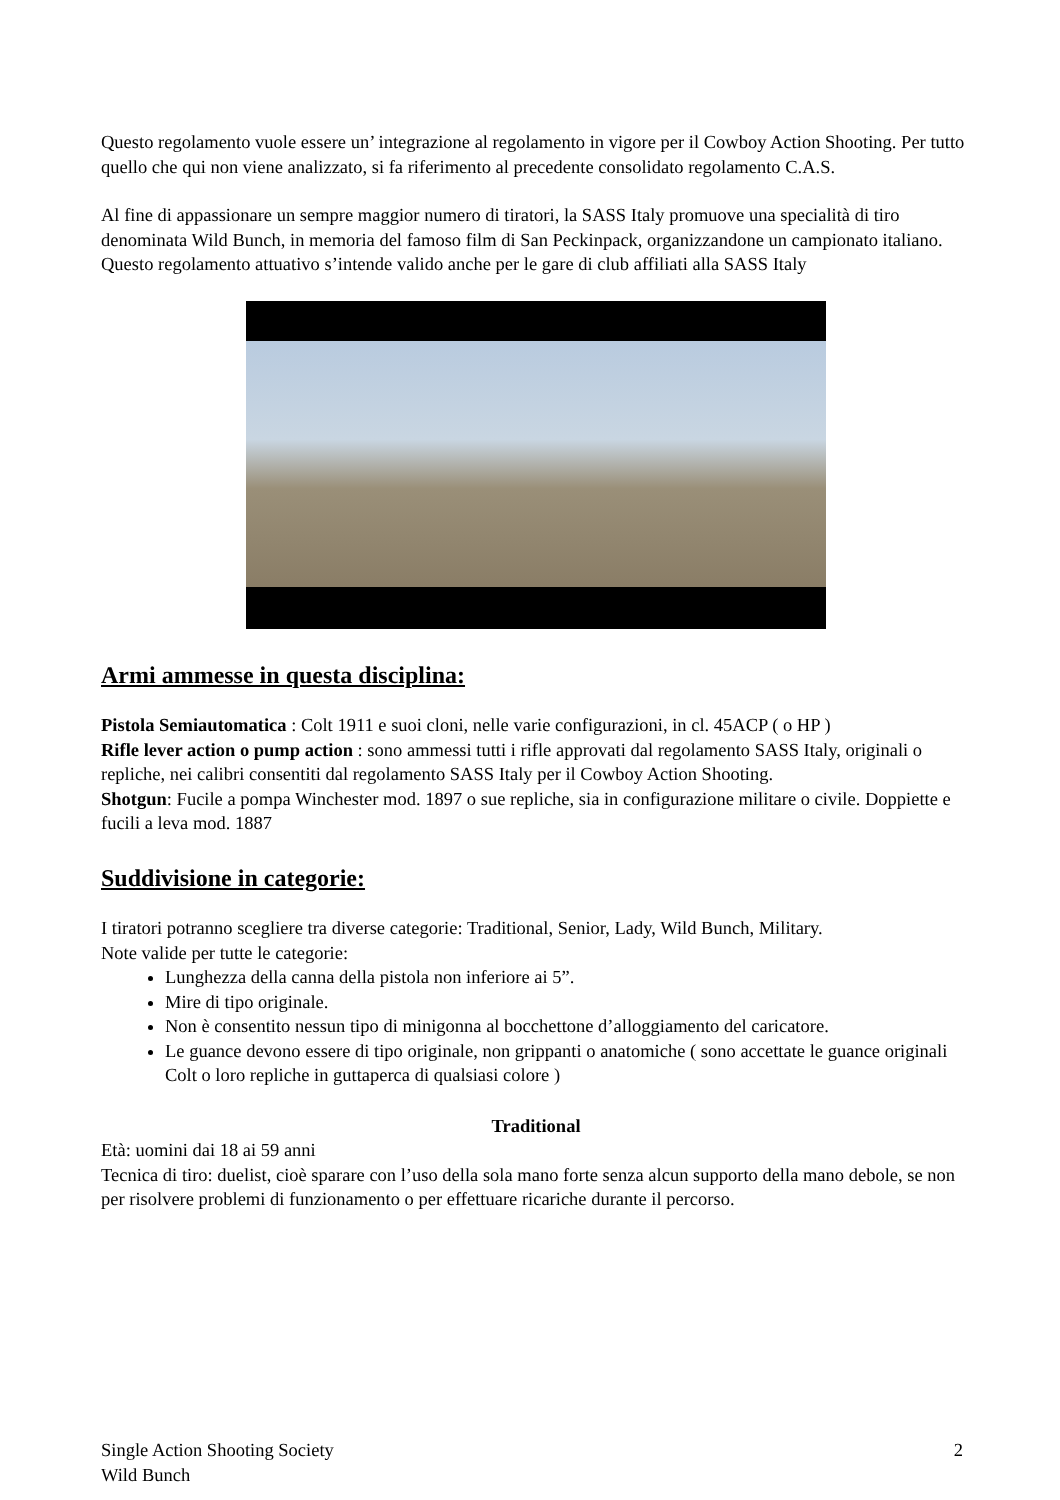Questo regolamento vuole essere un’ integrazione al regolamento in vigore per il Cowboy Action Shooting. Per tutto quello che qui non viene analizzato, si fa riferimento al precedente consolidato regolamento C.A.S.
Al fine di appassionare un sempre maggior numero di tiratori, la SASS Italy promuove una specialità di tiro denominata Wild Bunch, in memoria del famoso film di San Peckinpack, organizzandone un campionato italiano. Questo regolamento attuativo s’intende valido anche per le gare di club affiliati alla SASS Italy
Armi ammesse in questa disciplina:
Pistola Semiautomatica : Colt 1911 e suoi cloni, nelle varie configurazioni, in cl. 45ACP ( o HP )
Rifle lever action o pump action : sono ammessi tutti i rifle approvati dal regolamento SASS Italy, originali o repliche, nei calibri consentiti dal regolamento SASS Italy per il Cowboy Action Shooting.
Shotgun: Fucile a pompa Winchester mod. 1897 o sue repliche, sia in configurazione militare o civile. Doppiette e fucili a leva mod. 1887
Suddivisione in categorie:
I tiratori potranno scegliere tra diverse categorie: Traditional, Senior, Lady, Wild Bunch, Military.
Note valide per tutte le categorie:
Lunghezza della canna della pistola non inferiore ai 5”.
Mire di tipo originale.
Non è consentito nessun tipo di minigonna al bocchettone d’alloggiamento del caricatore.
Le guance devono essere di tipo originale, non grippanti o anatomiche ( sono accettate le guance originali Colt o loro repliche in guttaperca di qualsiasi colore )
Traditional
Età: uomini dai 18 ai 59 anni
Tecnica di tiro: duelist, cioè sparare con l’uso della sola mano forte senza alcun supporto della mano debole, se non per risolvere problemi di funzionamento o per effettuare ricariche durante il percorso.
Single Action Shooting Society
Wild Bunch
2